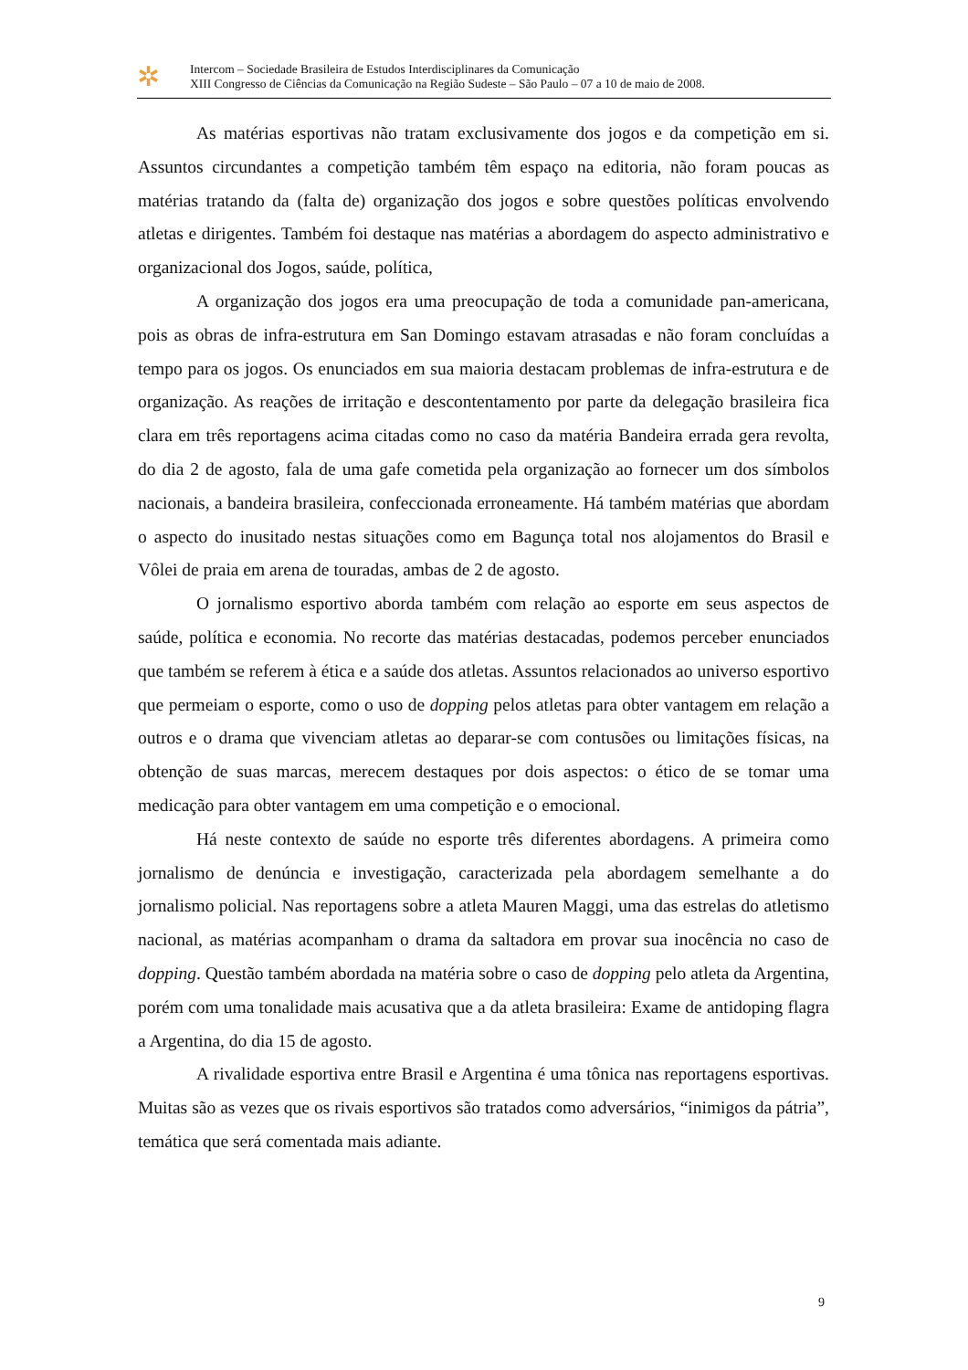✲
Intercom – Sociedade Brasileira de Estudos Interdisciplinares da Comunicação
XIII Congresso de Ciências da Comunicação na Região Sudeste – São Paulo – 07 a 10 de maio de 2008.
As matérias esportivas não tratam exclusivamente dos jogos e da competição em si. Assuntos circundantes a competição também têm espaço na editoria, não foram poucas as matérias tratando da (falta de) organização dos jogos e sobre questões políticas envolvendo atletas e dirigentes. Também foi destaque nas matérias a abordagem do aspecto administrativo e organizacional dos Jogos, saúde, política,
A organização dos jogos era uma preocupação de toda a comunidade pan-americana, pois as obras de infra-estrutura em San Domingo estavam atrasadas e não foram concluídas a tempo para os jogos. Os enunciados em sua maioria destacam problemas de infra-estrutura e de organização. As reações de irritação e descontentamento por parte da delegação brasileira fica clara em três reportagens acima citadas como no caso da matéria Bandeira errada gera revolta, do dia 2 de agosto, fala de uma gafe cometida pela organização ao fornecer um dos símbolos nacionais, a bandeira brasileira, confeccionada erroneamente. Há também matérias que abordam o aspecto do inusitado nestas situações como em Bagunça total nos alojamentos do Brasil e Vôlei de praia em arena de touradas, ambas de 2 de agosto.
O jornalismo esportivo aborda também com relação ao esporte em seus aspectos de saúde, política e economia. No recorte das matérias destacadas, podemos perceber enunciados que também se referem à ética e a saúde dos atletas. Assuntos relacionados ao universo esportivo que permeiam o esporte, como o uso de dopping pelos atletas para obter vantagem em relação a outros e o drama que vivenciam atletas ao deparar-se com contusões ou limitações físicas, na obtenção de suas marcas, merecem destaques por dois aspectos: o ético de se tomar uma medicação para obter vantagem em uma competição e o emocional.
Há neste contexto de saúde no esporte três diferentes abordagens. A primeira como jornalismo de denúncia e investigação, caracterizada pela abordagem semelhante a do jornalismo policial. Nas reportagens sobre a atleta Mauren Maggi, uma das estrelas do atletismo nacional, as matérias acompanham o drama da saltadora em provar sua inocência no caso de dopping. Questão também abordada na matéria sobre o caso de dopping pelo atleta da Argentina, porém com uma tonalidade mais acusativa que a da atleta brasileira: Exame de antidoping flagra a Argentina, do dia 15 de agosto.
A rivalidade esportiva entre Brasil e Argentina é uma tônica nas reportagens esportivas. Muitas são as vezes que os rivais esportivos são tratados como adversários, “inimigos da pátria”, temática que será comentada mais adiante.
9